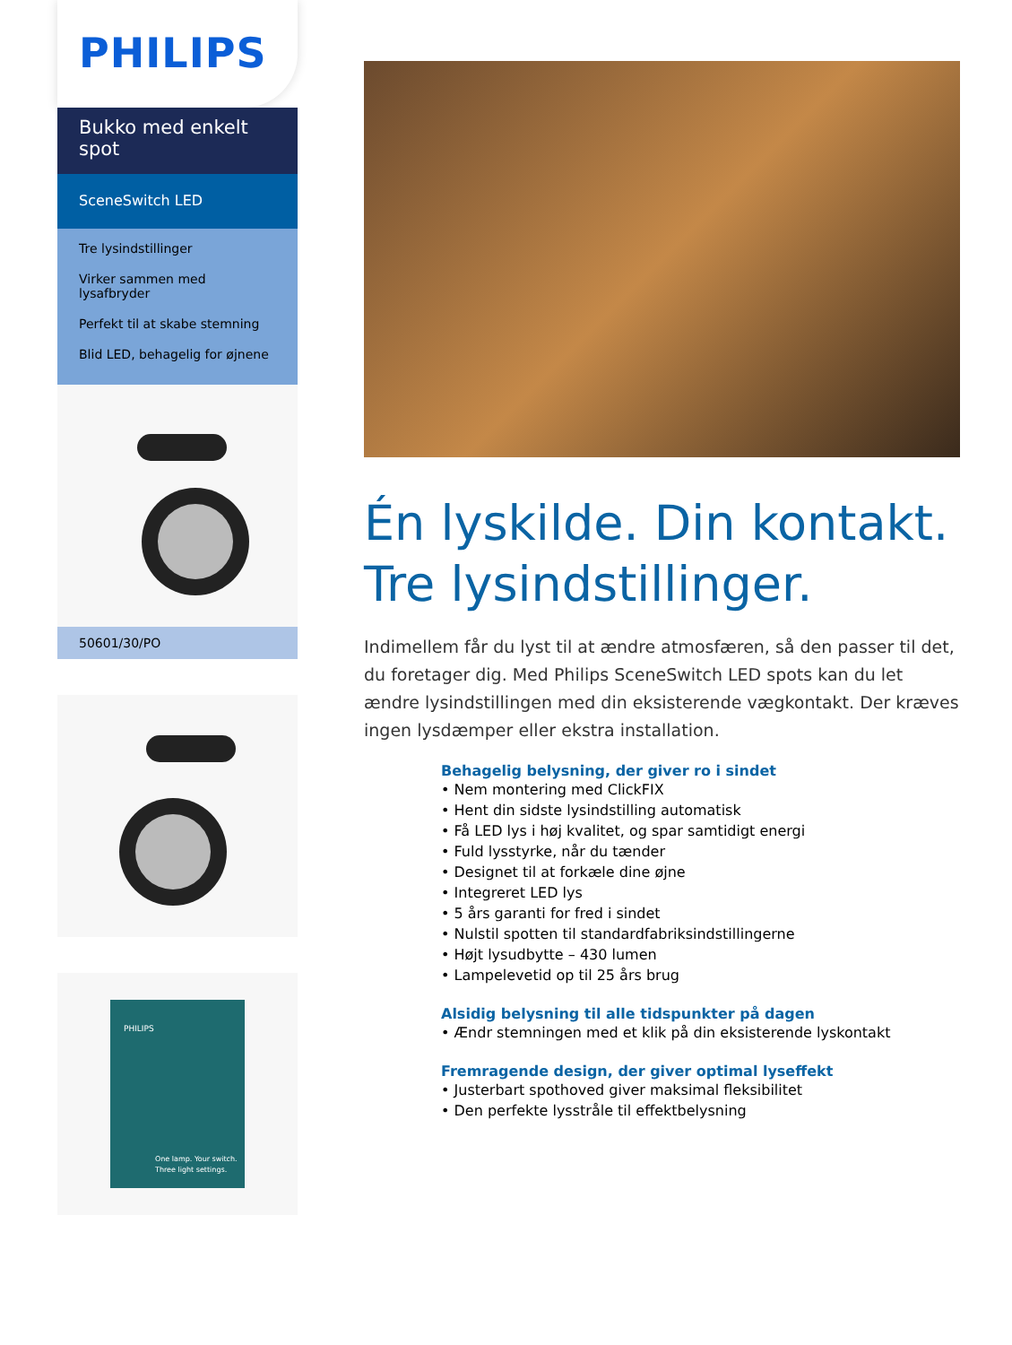PHILIPS
Bukko med enkelt spot
SceneSwitch LED
Tre lysindstillinger
Virker sammen med lysafbryder
Perfekt til at skabe stemning
Blid LED, behagelig for øjnene
50601/30/PO
PHILIPS
One lamp. Your switch.
Three light settings.
Én lyskilde. Din kontakt. Tre lysindstillinger.
Indimellem får du lyst til at ændre atmosfæren, så den passer til det, du foretager dig. Med Philips SceneSwitch LED spots kan du let ændre lysindstillingen med din eksisterende vægkontakt. Der kræves ingen lysdæmper eller ekstra installation.
Behagelig belysning, der giver ro i sindet
• Nem montering med ClickFIX
• Hent din sidste lysindstilling automatisk
• Få LED lys i høj kvalitet, og spar samtidigt energi
• Fuld lysstyrke, når du tænder
• Designet til at forkæle dine øjne
• Integreret LED lys
• 5 års garanti for fred i sindet
• Nulstil spotten til standardfabriksindstillingerne
• Højt lysudbytte – 430 lumen
• Lampelevetid op til 25 års brug
Alsidig belysning til alle tidspunkter på dagen
• Ændr stemningen med et klik på din eksisterende lyskontakt
Fremragende design, der giver optimal lyseffekt
• Justerbart spothoved giver maksimal fleksibilitet
• Den perfekte lysstråle til effektbelysning